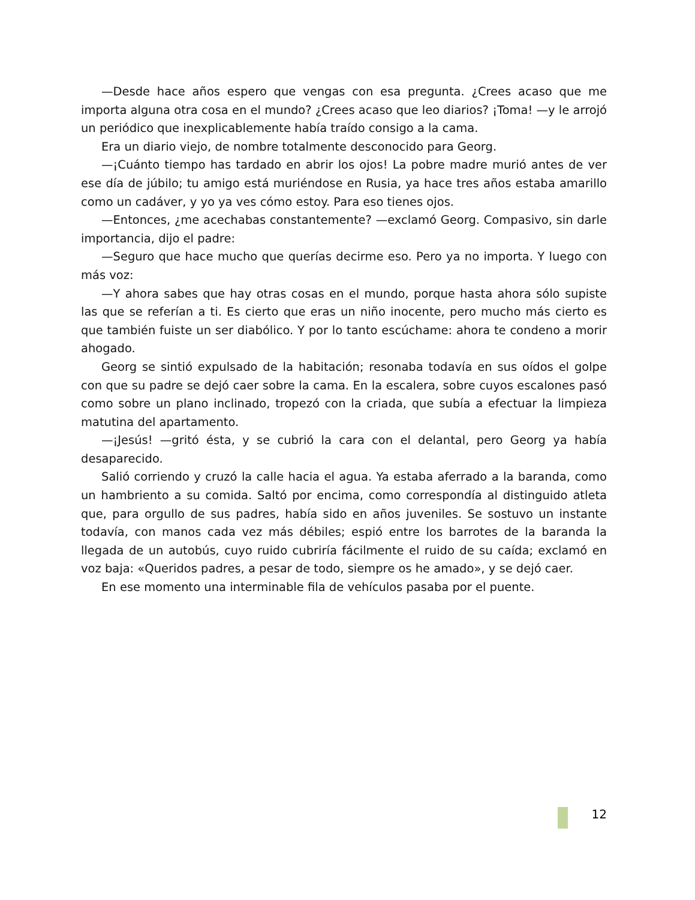—Desde hace años espero que vengas con esa pregunta. ¿Crees acaso que me importa alguna otra cosa en el mundo? ¿Crees acaso que leo diarios? ¡Toma! —y le arrojó un periódico que inexplicablemente había traído consigo a la cama.
Era un diario viejo, de nombre totalmente desconocido para Georg.
—¡Cuánto tiempo has tardado en abrir los ojos! La pobre madre murió antes de ver ese día de júbilo; tu amigo está muriéndose en Rusia, ya hace tres años estaba amarillo como un cadáver, y yo ya ves cómo estoy. Para eso tienes ojos.
—Entonces, ¿me acechabas constantemente? —exclamó Georg. Compasivo, sin darle importancia, dijo el padre:
—Seguro que hace mucho que querías decirme eso. Pero ya no importa. Y luego con más voz:
—Y ahora sabes que hay otras cosas en el mundo, porque hasta ahora sólo supiste las que se referían a ti. Es cierto que eras un niño inocente, pero mucho más cierto es que también fuiste un ser diabólico. Y por lo tanto escúchame: ahora te condeno a morir ahogado.
Georg se sintió expulsado de la habitación; resonaba todavía en sus oídos el golpe con que su padre se dejó caer sobre la cama. En la escalera, sobre cuyos escalones pasó como sobre un plano inclinado, tropezó con la criada, que subía a efectuar la limpieza matutina del apartamento.
—¡Jesús! —gritó ésta, y se cubrió la cara con el delantal, pero Georg ya había desaparecido.
Salió corriendo y cruzó la calle hacia el agua. Ya estaba aferrado a la baranda, como un hambriento a su comida. Saltó por encima, como correspondía al distinguido atleta que, para orgullo de sus padres, había sido en años juveniles. Se sostuvo un instante todavía, con manos cada vez más débiles; espió entre los barrotes de la baranda la llegada de un autobús, cuyo ruido cubriría fácilmente el ruido de su caída; exclamó en voz baja: «Queridos padres, a pesar de todo, siempre os he amado», y se dejó caer.
En ese momento una interminable fila de vehículos pasaba por el puente.
12